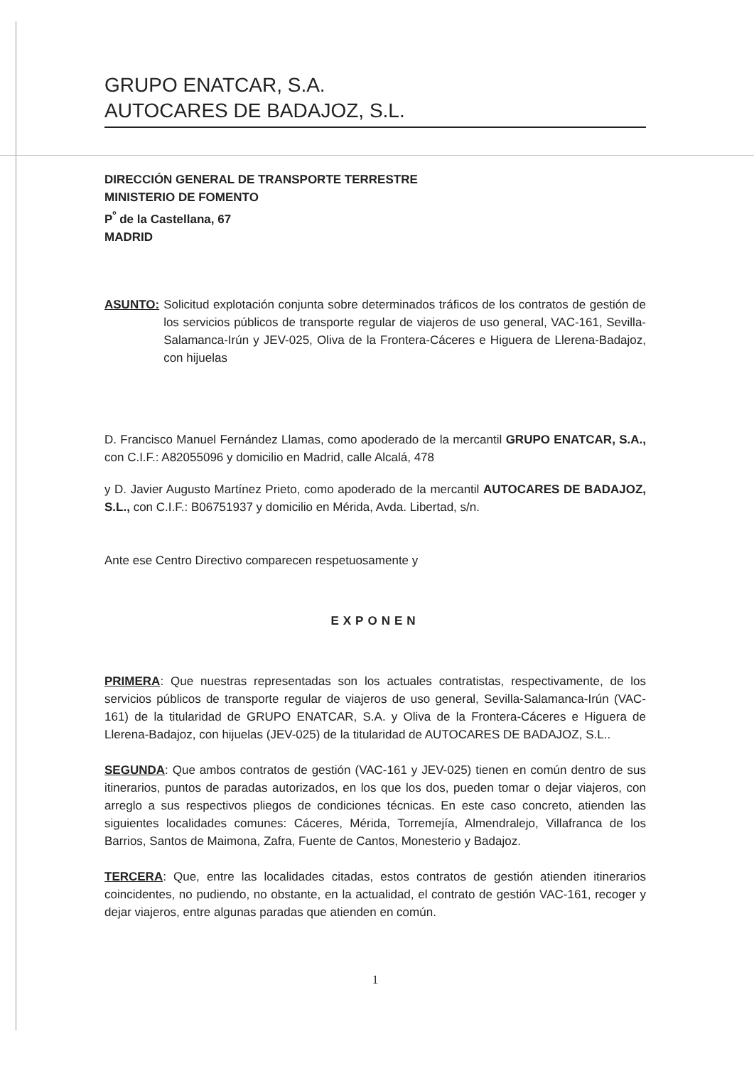GRUPO ENATCAR, S.A.
AUTOCARES DE BADAJOZ, S.L.
DIRECCIÓN GENERAL DE TRANSPORTE TERRESTRE
MINISTERIO DE FOMENTO
P<sup>º</sup> de la Castellana, 67
MADRID
ASUNTO: Solicitud explotación conjunta sobre determinados tráficos de los contratos de gestión de los servicios públicos de transporte regular de viajeros de uso general, VAC-161, Sevilla-Salamanca-Irún y JEV-025, Oliva de la Frontera-Cáceres e Higuera de Llerena-Badajoz, con hijuelas
D. Francisco Manuel Fernández Llamas, como apoderado de la mercantil GRUPO ENATCAR, S.A., con C.I.F.: A82055096 y domicilio en Madrid, calle Alcalá, 478
y D. Javier Augusto Martínez Prieto, como apoderado de la mercantil AUTOCARES DE BADAJOZ, S.L., con C.I.F.: B06751937 y domicilio en Mérida, Avda. Libertad, s/n.
Ante ese Centro Directivo comparecen respetuosamente y
EXPONEN
PRIMERA: Que nuestras representadas son los actuales contratistas, respectivamente, de los servicios públicos de transporte regular de viajeros de uso general, Sevilla-Salamanca-Irún (VAC-161) de la titularidad de GRUPO ENATCAR, S.A. y Oliva de la Frontera-Cáceres e Higuera de Llerena-Badajoz, con hijuelas (JEV-025) de la titularidad de AUTOCARES DE BADAJOZ, S.L..
SEGUNDA: Que ambos contratos de gestión (VAC-161 y JEV-025) tienen en común dentro de sus itinerarios, puntos de paradas autorizados, en los que los dos, pueden tomar o dejar viajeros, con arreglo a sus respectivos pliegos de condiciones técnicas. En este caso concreto, atienden las siguientes localidades comunes: Cáceres, Mérida, Torremejía, Almendralejo, Villafranca de los Barrios, Santos de Maimona, Zafra, Fuente de Cantos, Monesterio y Badajoz.
TERCERA: Que, entre las localidades citadas, estos contratos de gestión atienden itinerarios coincidentes, no pudiendo, no obstante, en la actualidad, el contrato de gestión VAC-161, recoger y dejar viajeros, entre algunas paradas que atienden en común.
1